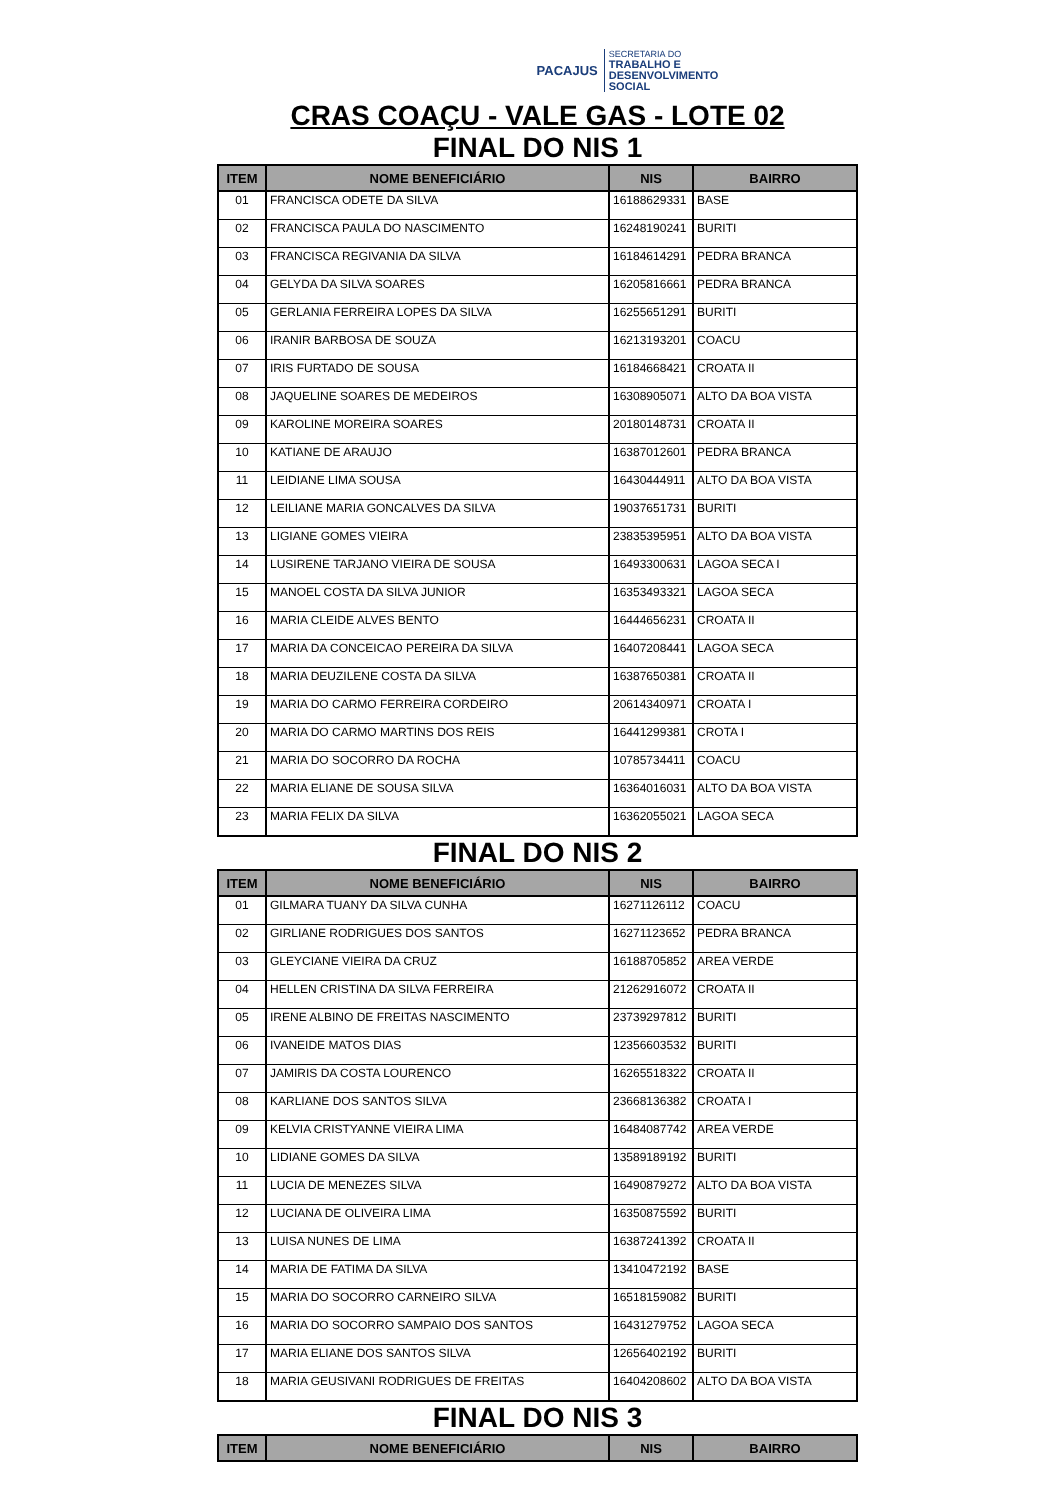PACAJUS
SECRETARIA DO
TRABALHO E
DESENVOLVIMENTO
SOCIAL
CRAS COAÇU - VALE GAS - LOTE 02
FINAL DO NIS 1
| ITEM | NOME BENEFICIÁRIO | NIS | BAIRRO |
| --- | --- | --- | --- |
| 01 | FRANCISCA ODETE DA SILVA | 16188629331 | BASE |
| 02 | FRANCISCA PAULA DO NASCIMENTO | 16248190241 | BURITI |
| 03 | FRANCISCA REGIVANIA DA SILVA | 16184614291 | PEDRA BRANCA |
| 04 | GELYDA DA SILVA SOARES | 16205816661 | PEDRA BRANCA |
| 05 | GERLANIA FERREIRA LOPES DA SILVA | 16255651291 | BURITI |
| 06 | IRANIR BARBOSA DE SOUZA | 16213193201 | COACU |
| 07 | IRIS FURTADO DE SOUSA | 16184668421 | CROATA II |
| 08 | JAQUELINE SOARES DE MEDEIROS | 16308905071 | ALTO DA BOA VISTA |
| 09 | KAROLINE MOREIRA SOARES | 20180148731 | CROATA II |
| 10 | KATIANE DE ARAUJO | 16387012601 | PEDRA BRANCA |
| 11 | LEIDIANE LIMA SOUSA | 16430444911 | ALTO DA BOA VISTA |
| 12 | LEILIANE MARIA GONCALVES DA SILVA | 19037651731 | BURITI |
| 13 | LIGIANE GOMES VIEIRA | 23835395951 | ALTO DA BOA VISTA |
| 14 | LUSIRENE TARJANO VIEIRA DE SOUSA | 16493300631 | LAGOA SECA I |
| 15 | MANOEL COSTA DA SILVA JUNIOR | 16353493321 | LAGOA SECA |
| 16 | MARIA CLEIDE ALVES BENTO | 16444656231 | CROATA II |
| 17 | MARIA DA CONCEICAO PEREIRA DA SILVA | 16407208441 | LAGOA SECA |
| 18 | MARIA DEUZILENE COSTA DA SILVA | 16387650381 | CROATA II |
| 19 | MARIA DO CARMO FERREIRA CORDEIRO | 20614340971 | CROATA I |
| 20 | MARIA DO CARMO MARTINS DOS REIS | 16441299381 | CROTA I |
| 21 | MARIA DO SOCORRO DA ROCHA | 10785734411 | COACU |
| 22 | MARIA ELIANE DE SOUSA SILVA | 16364016031 | ALTO DA BOA VISTA |
| 23 | MARIA FELIX DA SILVA | 16362055021 | LAGOA SECA |
FINAL DO NIS 2
| ITEM | NOME BENEFICIÁRIO | NIS | BAIRRO |
| --- | --- | --- | --- |
| 01 | GILMARA TUANY DA SILVA CUNHA | 16271126112 | COACU |
| 02 | GIRLIANE RODRIGUES DOS SANTOS | 16271123652 | PEDRA BRANCA |
| 03 | GLEYCIANE VIEIRA DA CRUZ | 16188705852 | AREA VERDE |
| 04 | HELLEN CRISTINA DA SILVA FERREIRA | 21262916072 | CROATA II |
| 05 | IRENE ALBINO DE FREITAS NASCIMENTO | 23739297812 | BURITI |
| 06 | IVANEIDE MATOS DIAS | 12356603532 | BURITI |
| 07 | JAMIRIS DA COSTA LOURENCO | 16265518322 | CROATA II |
| 08 | KARLIANE DOS SANTOS SILVA | 23668136382 | CROATA I |
| 09 | KELVIA CRISTYANNE VIEIRA LIMA | 16484087742 | AREA VERDE |
| 10 | LIDIANE GOMES DA SILVA | 13589189192 | BURITI |
| 11 | LUCIA DE MENEZES SILVA | 16490879272 | ALTO DA BOA VISTA |
| 12 | LUCIANA DE OLIVEIRA LIMA | 16350875592 | BURITI |
| 13 | LUISA NUNES DE LIMA | 16387241392 | CROATA II |
| 14 | MARIA DE FATIMA DA SILVA | 13410472192 | BASE |
| 15 | MARIA DO SOCORRO CARNEIRO SILVA | 16518159082 | BURITI |
| 16 | MARIA DO SOCORRO SAMPAIO DOS SANTOS | 16431279752 | LAGOA SECA |
| 17 | MARIA ELIANE DOS SANTOS SILVA | 12656402192 | BURITI |
| 18 | MARIA GEUSIVANI RODRIGUES DE FREITAS | 16404208602 | ALTO DA BOA VISTA |
FINAL DO NIS 3
| ITEM | NOME BENEFICIÁRIO | NIS | BAIRRO |
| --- | --- | --- | --- |